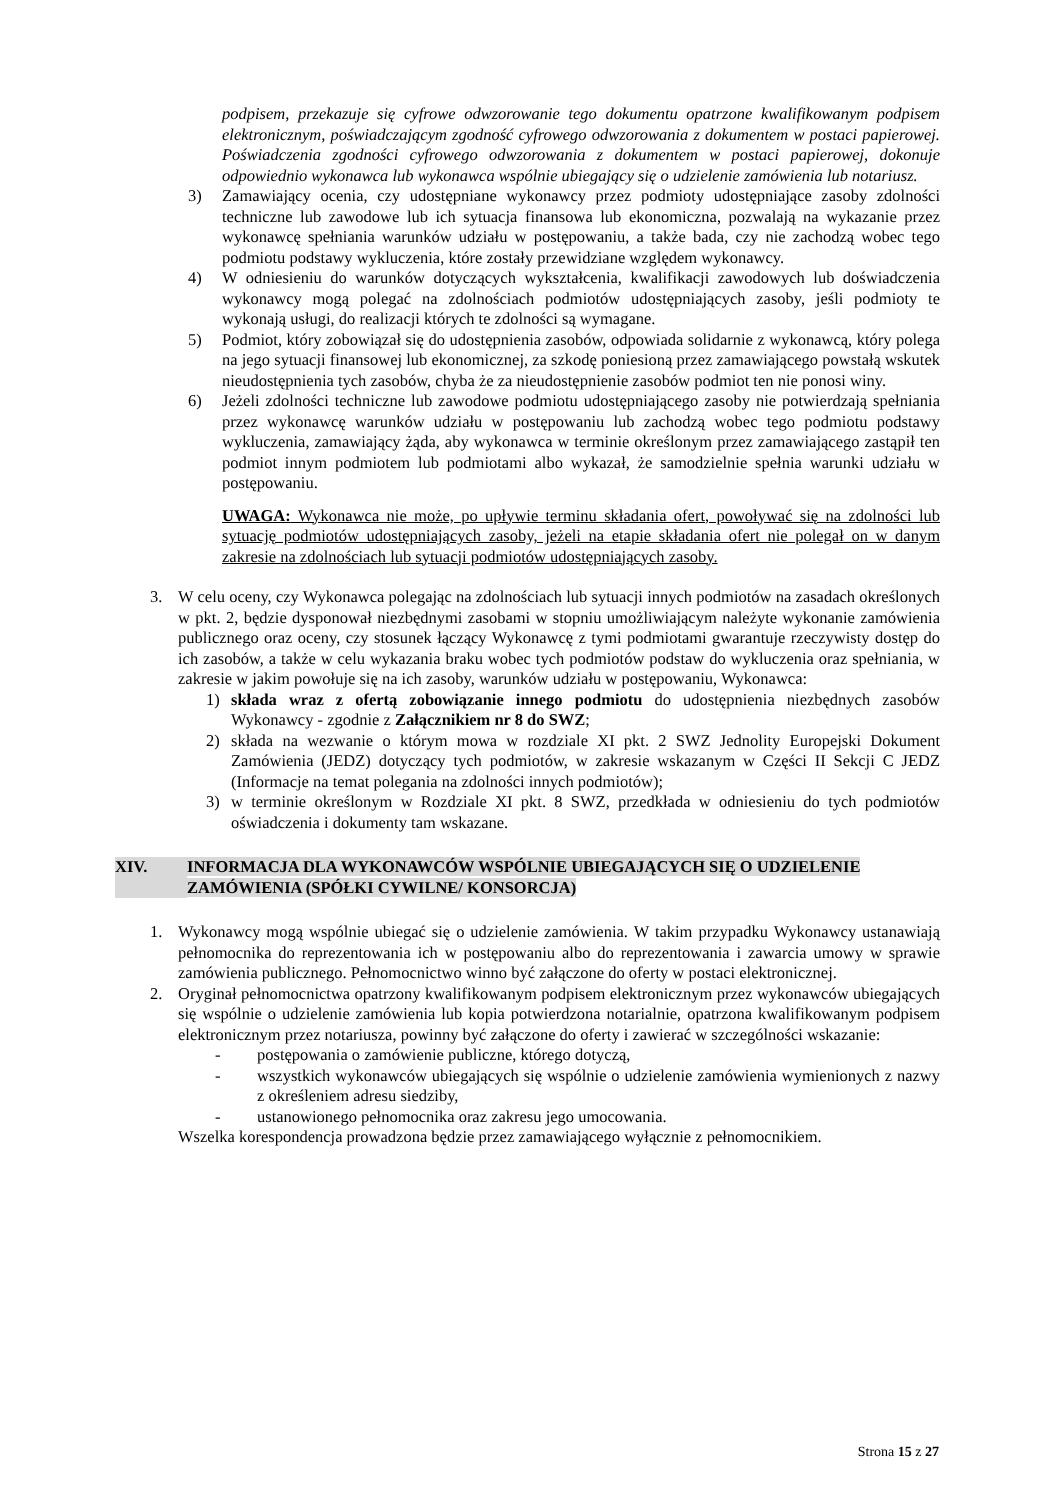podpisem, przekazuje się cyfrowe odwzorowanie tego dokumentu opatrzone kwalifikowanym podpisem elektronicznym, poświadczającym zgodność cyfrowego odwzorowania z dokumentem w postaci papierowej. Poświadczenia zgodności cyfrowego odwzorowania z dokumentem w postaci papierowej, dokonuje odpowiednio wykonawca lub wykonawca wspólnie ubiegający się o udzielenie zamówienia lub notariusz.
3) Zamawiający ocenia, czy udostępniane wykonawcy przez podmioty udostępniające zasoby zdolności techniczne lub zawodowe lub ich sytuacja finansowa lub ekonomiczna, pozwalają na wykazanie przez wykonawcę spełniania warunków udziału w postępowaniu, a także bada, czy nie zachodzą wobec tego podmiotu podstawy wykluczenia, które zostały przewidziane względem wykonawcy.
4) W odniesieniu do warunków dotyczących wykształcenia, kwalifikacji zawodowych lub doświadczenia wykonawcy mogą polegać na zdolnościach podmiotów udostępniających zasoby, jeśli podmioty te wykonają usługi, do realizacji których te zdolności są wymagane.
5) Podmiot, który zobowiązał się do udostępnienia zasobów, odpowiada solidarnie z wykonawcą, który polega na jego sytuacji finansowej lub ekonomicznej, za szkodę poniesioną przez zamawiającego powstałą wskutek nieudostępnienia tych zasobów, chyba że za nieudostępnienie zasobów podmiot ten nie ponosi winy.
6) Jeżeli zdolności techniczne lub zawodowe podmiotu udostępniającego zasoby nie potwierdzają spełniania przez wykonawcę warunków udziału w postępowaniu lub zachodzą wobec tego podmiotu podstawy wykluczenia, zamawiający żąda, aby wykonawca w terminie określonym przez zamawiającego zastąpił ten podmiot innym podmiotem lub podmiotami albo wykazał, że samodzielnie spełnia warunki udziału w postępowaniu.
UWAGA: Wykonawca nie może, po upływie terminu składania ofert, powoływać się na zdolności lub sytuację podmiotów udostępniających zasoby, jeżeli na etapie składania ofert nie polegał on w danym zakresie na zdolnościach lub sytuacji podmiotów udostępniających zasoby.
3. W celu oceny, czy Wykonawca polegając na zdolnościach lub sytuacji innych podmiotów na zasadach określonych w pkt. 2, będzie dysponował niezbędnymi zasobami w stopniu umożliwiającym należyte wykonanie zamówienia publicznego oraz oceny, czy stosunek łączący Wykonawcę z tymi podmiotami gwarantuje rzeczywisty dostęp do ich zasobów, a także w celu wykazania braku wobec tych podmiotów podstaw do wykluczenia oraz spełniania, w zakresie w jakim powołuje się na ich zasoby, warunków udziału w postępowaniu, Wykonawca:
1) składa wraz z ofertą zobowiązanie innego podmiotu do udostępnienia niezbędnych zasobów Wykonawcy - zgodnie z Załącznikiem nr 8 do SWZ;
2) składa na wezwanie o którym mowa w rozdziale XI pkt. 2 SWZ Jednolity Europejski Dokument Zamówienia (JEDZ) dotyczący tych podmiotów, w zakresie wskazanym w Części II Sekcji C JEDZ (Informacje na temat polegania na zdolności innych podmiotów);
3) w terminie określonym w Rozdziale XI pkt. 8 SWZ, przedkłada w odniesieniu do tych podmiotów oświadczenia i dokumenty tam wskazane.
XIV. INFORMACJA DLA WYKONAWCÓW WSPÓLNIE UBIEGAJĄCYCH SIĘ O UDZIELENIE ZAMÓWIENIA (SPÓŁKI CYWILNE/ KONSORCJA)
1. Wykonawcy mogą wspólnie ubiegać się o udzielenie zamówienia. W takim przypadku Wykonawcy ustanawiają pełnomocnika do reprezentowania ich w postępowaniu albo do reprezentowania i zawarcia umowy w sprawie zamówienia publicznego. Pełnomocnictwo winno być załączone do oferty w postaci elektronicznej.
2. Oryginał pełnomocnictwa opatrzony kwalifikowanym podpisem elektronicznym przez wykonawców ubiegających się wspólnie o udzielenie zamówienia lub kopia potwierdzona notarialnie, opatrzona kwalifikowanym podpisem elektronicznym przez notariusza, powinny być załączone do oferty i zawierać w szczególności wskazanie:
- postępowania o zamówienie publiczne, którego dotyczą,
- wszystkich wykonawców ubiegających się wspólnie o udzielenie zamówienia wymienionych z nazwy z określeniem adresu siedziby,
- ustanowionego pełnomocnika oraz zakresu jego umocowania.
Wszelka korespondencja prowadzona będzie przez zamawiającego wyłącznie z pełnomocnikiem.
Strona 15 z 27